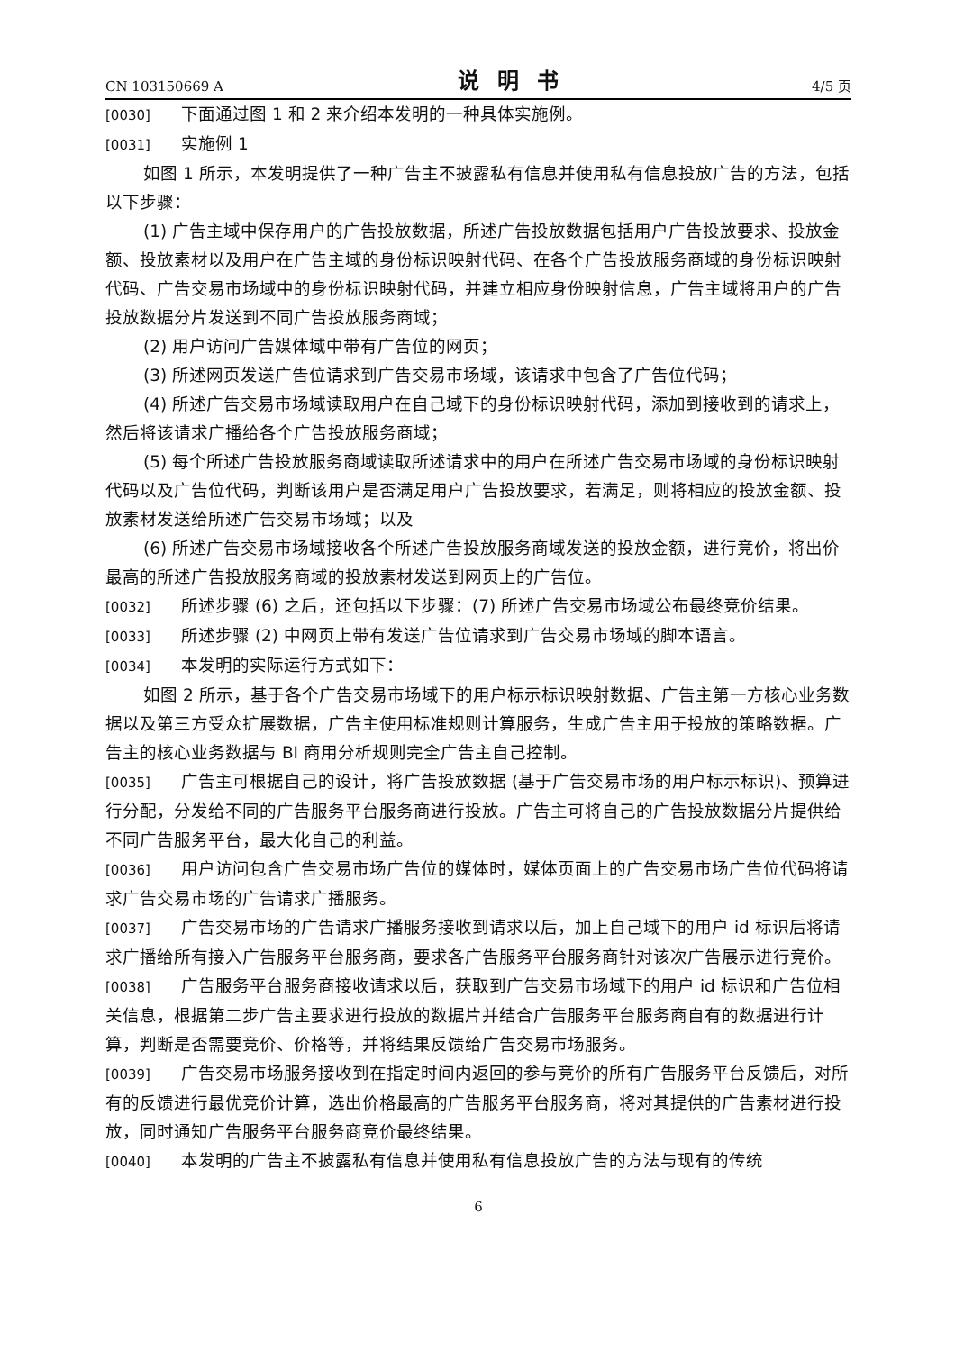CN 103150669 A 说明书 4/5 页
[0030] 下面通过图 1 和 2 来介绍本发明的一种具体实施例。
[0031] 实施例 1
如图 1 所示，本发明提供了一种广告主不披露私有信息并使用私有信息投放广告的方法，包括以下步骤：
(1) 广告主域中保存用户的广告投放数据，所述广告投放数据包括用户广告投放要求、投放金额、投放素材以及用户在广告主域的身份标识映射代码、在各个广告投放服务商域的身份标识映射代码、广告交易市场域中的身份标识映射代码，并建立相应身份映射信息，广告主域将用户的广告投放数据分片发送到不同广告投放服务商域；
(2) 用户访问广告媒体域中带有广告位的网页；
(3) 所述网页发送广告位请求到广告交易市场域，该请求中包含了广告位代码；
(4) 所述广告交易市场域读取用户在自己域下的身份标识映射代码，添加到接收到的请求上，然后将该请求广播给各个广告投放服务商域；
(5) 每个所述广告投放服务商域读取所述请求中的用户在所述广告交易市场域的身份标识映射代码以及广告位代码，判断该用户是否满足用户广告投放要求，若满足，则将相应的投放金额、投放素材发送给所述广告交易市场域；以及
(6) 所述广告交易市场域接收各个所述广告投放服务商域发送的投放金额，进行竞价，将出价最高的所述广告投放服务商域的投放素材发送到网页上的广告位。
[0032] 所述步骤 (6) 之后，还包括以下步骤：(7) 所述广告交易市场域公布最终竞价结果。
[0033] 所述步骤 (2) 中网页上带有发送广告位请求到广告交易市场域的脚本语言。
[0034] 本发明的实际运行方式如下：
如图 2 所示，基于各个广告交易市场域下的用户标示标识映射数据、广告主第一方核心业务数据以及第三方受众扩展数据，广告主使用标准规则计算服务，生成广告主用于投放的策略数据。广告主的核心业务数据与 BI 商用分析规则完全广告主自己控制。
[0035] 广告主可根据自己的设计，将广告投放数据 (基于广告交易市场的用户标示标识)、预算进行分配，分发给不同的广告服务平台服务商进行投放。广告主可将自己的广告投放数据分片提供给不同广告服务平台，最大化自己的利益。
[0036] 用户访问包含广告交易市场广告位的媒体时，媒体页面上的广告交易市场广告位代码将请求广告交易市场的广告请求广播服务。
[0037] 广告交易市场的广告请求广播服务接收到请求以后，加上自己域下的用户 id 标识后将请求广播给所有接入广告服务平台服务商，要求各广告服务平台服务商针对该次广告展示进行竞价。
[0038] 广告服务平台服务商接收请求以后，获取到广告交易市场域下的用户 id 标识和广告位相关信息，根据第二步广告主要求进行投放的数据片并结合广告服务平台服务商自有的数据进行计算，判断是否需要竞价、价格等，并将结果反馈给广告交易市场服务。
[0039] 广告交易市场服务接收到在指定时间内返回的参与竞价的所有广告服务平台反馈后，对所有的反馈进行最优竞价计算，选出价格最高的广告服务平台服务商，将对其提供的广告素材进行投放，同时通知广告服务平台服务商竞价最终结果。
[0040] 本发明的广告主不披露私有信息并使用私有信息投放广告的方法与现有的传统
6